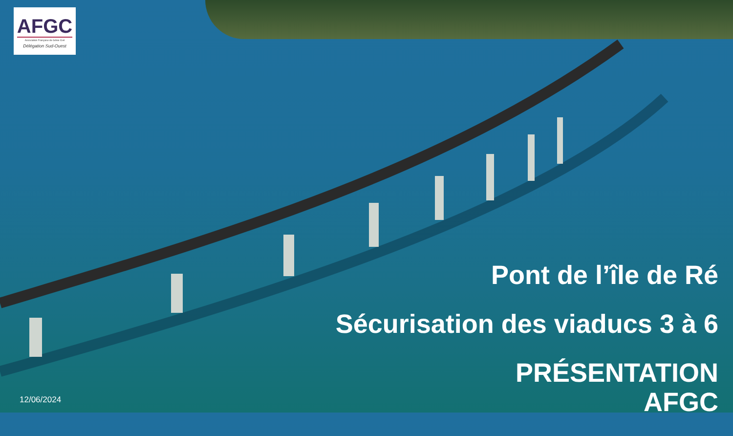AFGC
Association Française de Génie Civil
Délégation Sud-Ouest
Pont de l’île de Ré
Sécurisation des viaducs 3 à 6
PRÉSENTATION
AFGC
12/06/2024